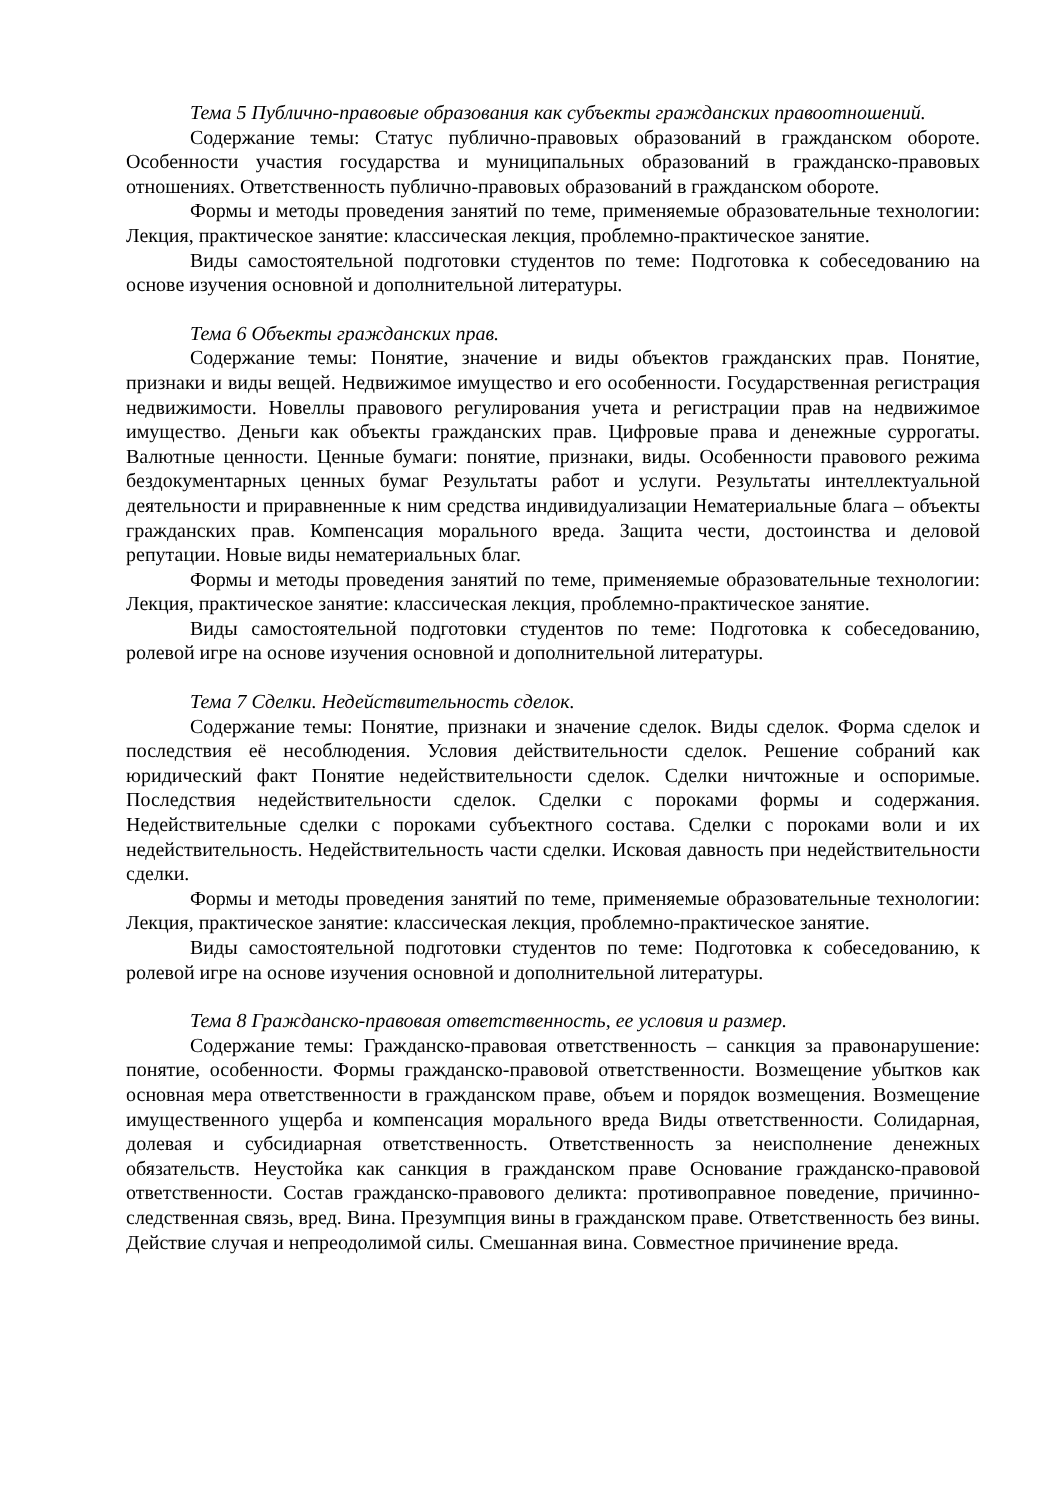Тема 5 Публично-правовые образования как субъекты гражданских правоотношений.
Содержание темы: Статус публично-правовых образований в гражданском обороте. Особенности участия государства и муниципальных образований в гражданско-правовых отношениях. Ответственность публично-правовых образований в гражданском обороте.
Формы и методы проведения занятий по теме, применяемые образовательные технологии: Лекция, практическое занятие: классическая лекция, проблемно-практическое занятие.
Виды самостоятельной подготовки студентов по теме: Подготовка к собеседованию на основе изучения основной и дополнительной литературы.
Тема 6 Объекты гражданских прав.
Содержание темы: Понятие, значение и виды объектов гражданских прав. Понятие, признаки и виды вещей. Недвижимое имущество и его особенности. Государственная регистрация недвижимости. Новеллы правового регулирования учета и регистрации прав на недвижимое имущество. Деньги как объекты гражданских прав. Цифровые права и денежные суррогаты. Валютные ценности. Ценные бумаги: понятие, признаки, виды. Особенности правового режима бездокументарных ценных бумаг Результаты работ и услуги. Результаты интеллектуальной деятельности и приравненные к ним средства индивидуализации Нематериальные блага – объекты гражданских прав. Компенсация морального вреда. Защита чести, достоинства и деловой репутации. Новые виды нематериальных благ.
Формы и методы проведения занятий по теме, применяемые образовательные технологии: Лекция, практическое занятие: классическая лекция, проблемно-практическое занятие.
Виды самостоятельной подготовки студентов по теме: Подготовка к собеседованию, ролевой игре на основе изучения основной и дополнительной литературы.
Тема 7 Сделки. Недействительность сделок.
Содержание темы: Понятие, признаки и значение сделок. Виды сделок. Форма сделок и последствия её несоблюдения. Условия действительности сделок. Решение собраний как юридический факт Понятие недействительности сделок. Сделки ничтожные и оспоримые. Последствия недействительности сделок. Сделки с пороками формы и содержания. Недействительные сделки с пороками субъектного состава. Сделки с пороками воли и их недействительность. Недействительность части сделки. Исковая давность при недействительности сделки.
Формы и методы проведения занятий по теме, применяемые образовательные технологии: Лекция, практическое занятие: классическая лекция, проблемно-практическое занятие.
Виды самостоятельной подготовки студентов по теме: Подготовка к собеседованию, к ролевой игре на основе изучения основной и дополнительной литературы.
Тема 8 Гражданско-правовая ответственность, ее условия и размер.
Содержание темы: Гражданско-правовая ответственность – санкция за правонарушение: понятие, особенности. Формы гражданско-правовой ответственности. Возмещение убытков как основная мера ответственности в гражданском праве, объем и порядок возмещения. Возмещение имущественного ущерба и компенсация морального вреда Виды ответственности. Солидарная, долевая и субсидиарная ответственность. Ответственность за неисполнение денежных обязательств. Неустойка как санкция в гражданском праве Основание гражданско-правовой ответственности. Состав гражданско-правового деликта: противоправное поведение, причинно-следственная связь, вред. Вина. Презумпция вины в гражданском праве. Ответственность без вины. Действие случая и непреодолимой силы. Смешанная вина. Совместное причинение вреда.